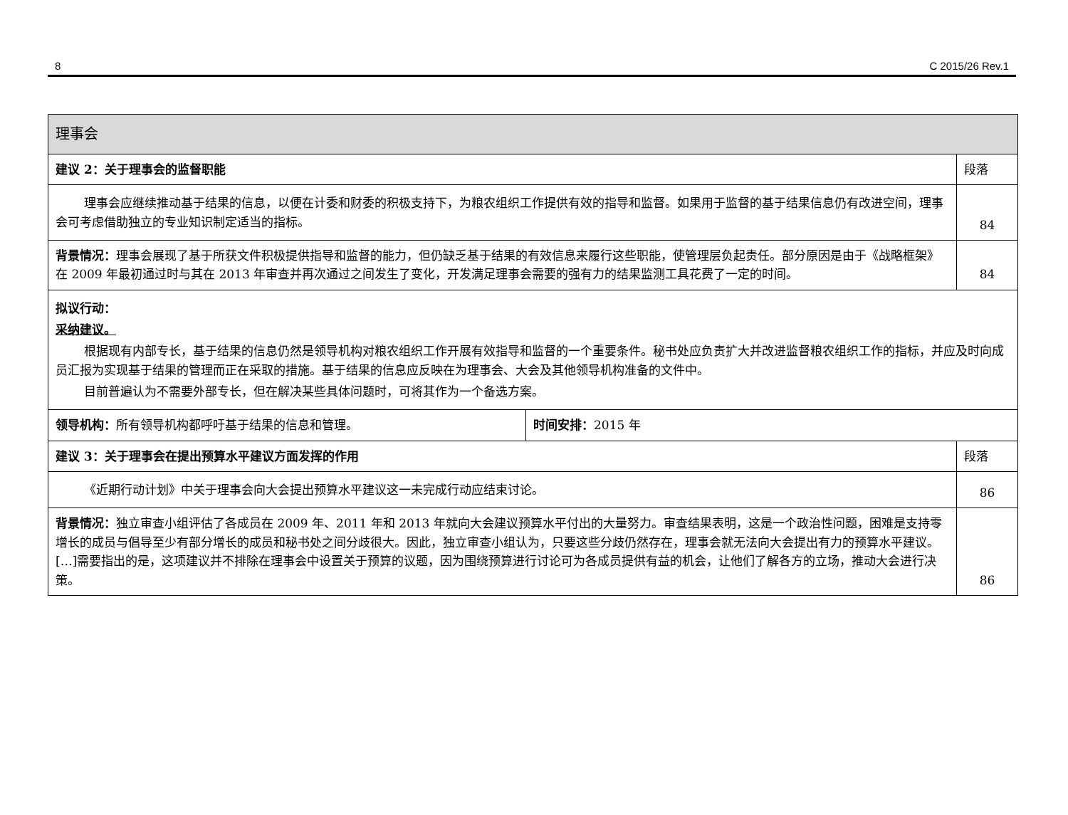8 C 2015/26 Rev.1
| 理事会 | | |
| 建议 2：关于理事会的监督职能 | | 段落 |
| 理事会应继续推动基于结果的信息，以便在计委和财委的积极支持下，为粮农组织工作提供有效的指导和监督。如果用于监督的基于结果信息仍有改进空间，理事会可考虑借助独立的专业知识制定适当的指标。 | | 84 |
| 背景情况： 理事会展现了基于所获文件积极提供指导和监督的能力，但仍缺乏基于结果的有效信息来履行这些职能，使管理层负起责任。部分原因是由于《战略框架》在 2009 年最初通过时与其在 2013 年审查并再次通过之间发生了变化，开发满足理事会需要的强有力的结果监测工具花费了一定的时间。 | | 84 |
| 拟议行动： 采纳建议。 根据现有内部专长，基于结果的信息仍然是领导机构对粮农组织工作开展有效指导和监督的一个重要条件。秘书处应负责扩大并改进监督粮农组织工作的指标，并应及时向成员汇报为实现基于结果的管理而正在采取的措施。基于结果的信息应反映在为理事会、大会及其他领导机构准备的文件中。 目前普遍认为不需要外部专长，但在解决某些具体问题时，可将其作为一个备选方案。 | | |
| 领导机构： 所有领导机构都呼吁基于结果的信息和管理。 | 时间安排： 2015 年 | |
| 建议 3：关于理事会在提出预算水平建议方面发挥的作用 | | 段落 |
| 《近期行动计划》中关于理事会向大会提出预算水平建议这一未完成行动应结束讨论。 | | 86 |
| 背景情况： 独立审查小组评估了各成员在 2009 年、2011 年和 2013 年就向大会建议预算水平付出的大量努力。审查结果表明，这是一个政治性问题，困难是支持零增长的成员与倡导至少有部分增长的成员和秘书处之间分歧很大。因此，独立审查小组认为，只要这些分歧仍然存在，理事会就无法向大会提出有力的预算水平建议。[…]需要指出的是，这项建议并不排除在理事会中设置关于预算的议题，因为围绕预算进行讨论可为各成员提供有益的机会，让他们了解各方的立场，推动大会进行决策。 | | 86 |